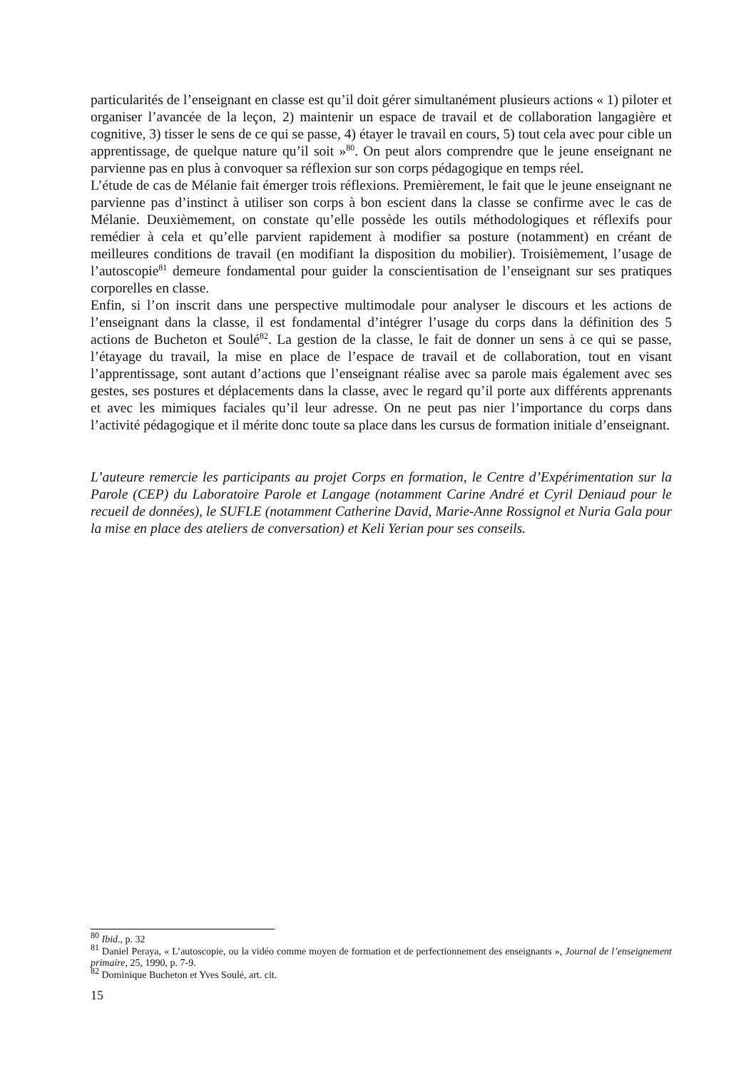particularités de l’enseignant en classe est qu’il doit gérer simultanément plusieurs actions « 1) piloter et organiser l’avancée de la leçon, 2) maintenir un espace de travail et de collaboration langagière et cognitive, 3) tisser le sens de ce qui se passe, 4) étayer le travail en cours, 5) tout cela avec pour cible un apprentissage, de quelque nature qu’il soit »<sup>80</sup>. On peut alors comprendre que le jeune enseignant ne parvienne pas en plus à convoquer sa réflexion sur son corps pédagogique en temps réel.
L’étude de cas de Mélanie fait émerger trois réflexions. Premièrement, le fait que le jeune enseignant ne parvienne pas d’instinct à utiliser son corps à bon escient dans la classe se confirme avec le cas de Mélanie. Deuxièmement, on constate qu’elle possède les outils méthodologiques et réflexifs pour remédier à cela et qu’elle parvient rapidement à modifier sa posture (notamment) en créant de meilleures conditions de travail (en modifiant la disposition du mobilier). Troisièmement, l’usage de l’autoscopie<sup>81</sup> demeure fondamental pour guider la conscientisation de l’enseignant sur ses pratiques corporelles en classe.
Enfin, si l’on inscrit dans une perspective multimodale pour analyser le discours et les actions de l’enseignant dans la classe, il est fondamental d’intégrer l’usage du corps dans la définition des 5 actions de Bucheton et Soulé<sup>82</sup>. La gestion de la classe, le fait de donner un sens à ce qui se passe, l’étayage du travail, la mise en place de l’espace de travail et de collaboration, tout en visant l’apprentissage, sont autant d’actions que l’enseignant réalise avec sa parole mais également avec ses gestes, ses postures et déplacements dans la classe, avec le regard qu’il porte aux différents apprenants et avec les mimiques faciales qu’il leur adresse. On ne peut pas nier l’importance du corps dans l’activité pédagogique et il mérite donc toute sa place dans les cursus de formation initiale d’enseignant.
L’auteure remercie les participants au projet Corps en formation, le Centre d’Expérimentation sur la Parole (CEP) du Laboratoire Parole et Langage (notamment Carine André et Cyril Deniaud pour le recueil de données), le SUFLE (notamment Catherine David, Marie-Anne Rossignol et Nuria Gala pour la mise en place des ateliers de conversation) et Keli Yerian pour ses conseils.
<sup>80</sup> Ibid., p. 32
<sup>81</sup> Daniel Peraya, « L’autoscopie, ou la vidéo comme moyen de formation et de perfectionnement des enseignants », Journal de l’enseignement primaire, 25, 1990, p. 7-9.
<sup>82</sup> Dominique Bucheton et Yves Soulé, art. cit.
15